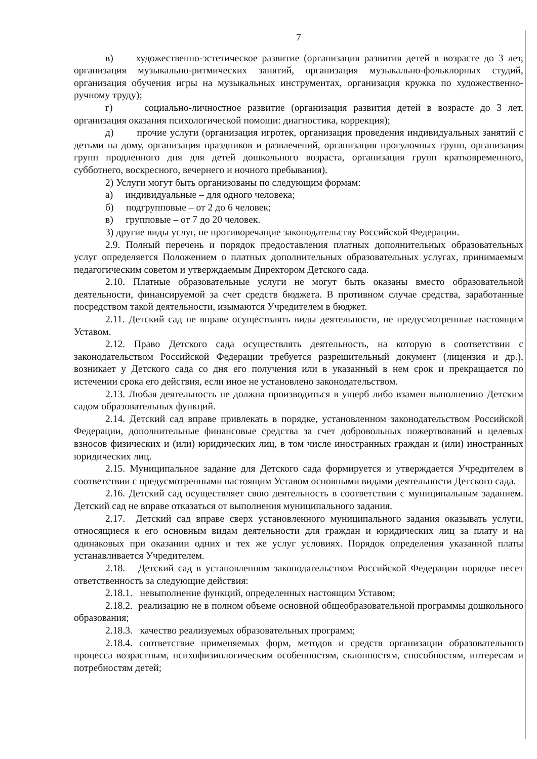7
в) художественно-эстетическое развитие (организация развития детей в возрасте до 3 лет, организация музыкально-ритмических занятий, организация музыкально-фольклорных студий, организация обучения игры на музыкальных инструментах, организация кружка по художественно-ручному труду);
г) социально-личностное развитие (организация развития детей в возрасте до 3 лет, организация оказания психологической помощи: диагностика, коррекция);
д) прочие услуги (организация игротек, организация проведения индивидуальных занятий с детьми на дому, организация праздников и развлечений, организация прогулочных групп, организация групп продленного дня для детей дошкольного возраста, организация групп кратковременного, субботнего, воскресного, вечернего и ночного пребывания).
2) Услуги могут быть организованы по следующим формам:
а) индивидуальные – для одного человека;
б) подгрупповые – от 2 до 6 человек;
в) групповые – от 7 до 20 человек.
3) другие виды услуг, не противоречащие законодательству Российской Федерации.
2.9. Полный перечень и порядок предоставления платных дополнительных образовательных услуг определяется Положением о платных дополнительных образовательных услугах, принимаемым педагогическим советом и утверждаемым Директором Детского сада.
2.10. Платные образовательные услуги не могут быть оказаны вместо образовательной деятельности, финансируемой за счет средств бюджета. В противном случае средства, заработанные посредством такой деятельности, изымаются Учредителем в бюджет.
2.11. Детский сад не вправе осуществлять виды деятельности, не предусмотренные настоящим Уставом.
2.12. Право Детского сада осуществлять деятельность, на которую в соответствии с законодательством Российской Федерации требуется разрешительный документ (лицензия и др.), возникает у Детского сада со дня его получения или в указанный в нем срок и прекращается по истечении срока его действия, если иное не установлено законодательством.
2.13. Любая деятельность не должна производиться в ущерб либо взамен выполнению Детским садом образовательных функций.
2.14. Детский сад вправе привлекать в порядке, установленном законодательством Российской Федерации, дополнительные финансовые средства за счет добровольных пожертвований и целевых взносов физических и (или) юридических лиц, в том числе иностранных граждан и (или) иностранных юридических лиц.
2.15. Муниципальное задание для Детского сада формируется и утверждается Учредителем в соответствии с предусмотренными настоящим Уставом основными видами деятельности Детского сада.
2.16. Детский сад осуществляет свою деятельность в соответствии с муниципальным заданием. Детский сад не вправе отказаться от выполнения муниципального задания.
2.17. Детский сад вправе сверх установленного муниципального задания оказывать услуги, относящиеся к его основным видам деятельности для граждан и юридических лиц за плату и на одинаковых при оказании одних и тех же услуг условиях. Порядок определения указанной платы устанавливается Учредителем.
2.18. Детский сад в установленном законодательством Российской Федерации порядке несет ответственность за следующие действия:
2.18.1. невыполнение функций, определенных настоящим Уставом;
2.18.2. реализацию не в полном объеме основной общеобразовательной программы дошкольного образования;
2.18.3. качество реализуемых образовательных программ;
2.18.4. соответствие применяемых форм, методов и средств организации образовательного процесса возрастным, психофизиологическим особенностям, склонностям, способностям, интересам и потребностям детей;